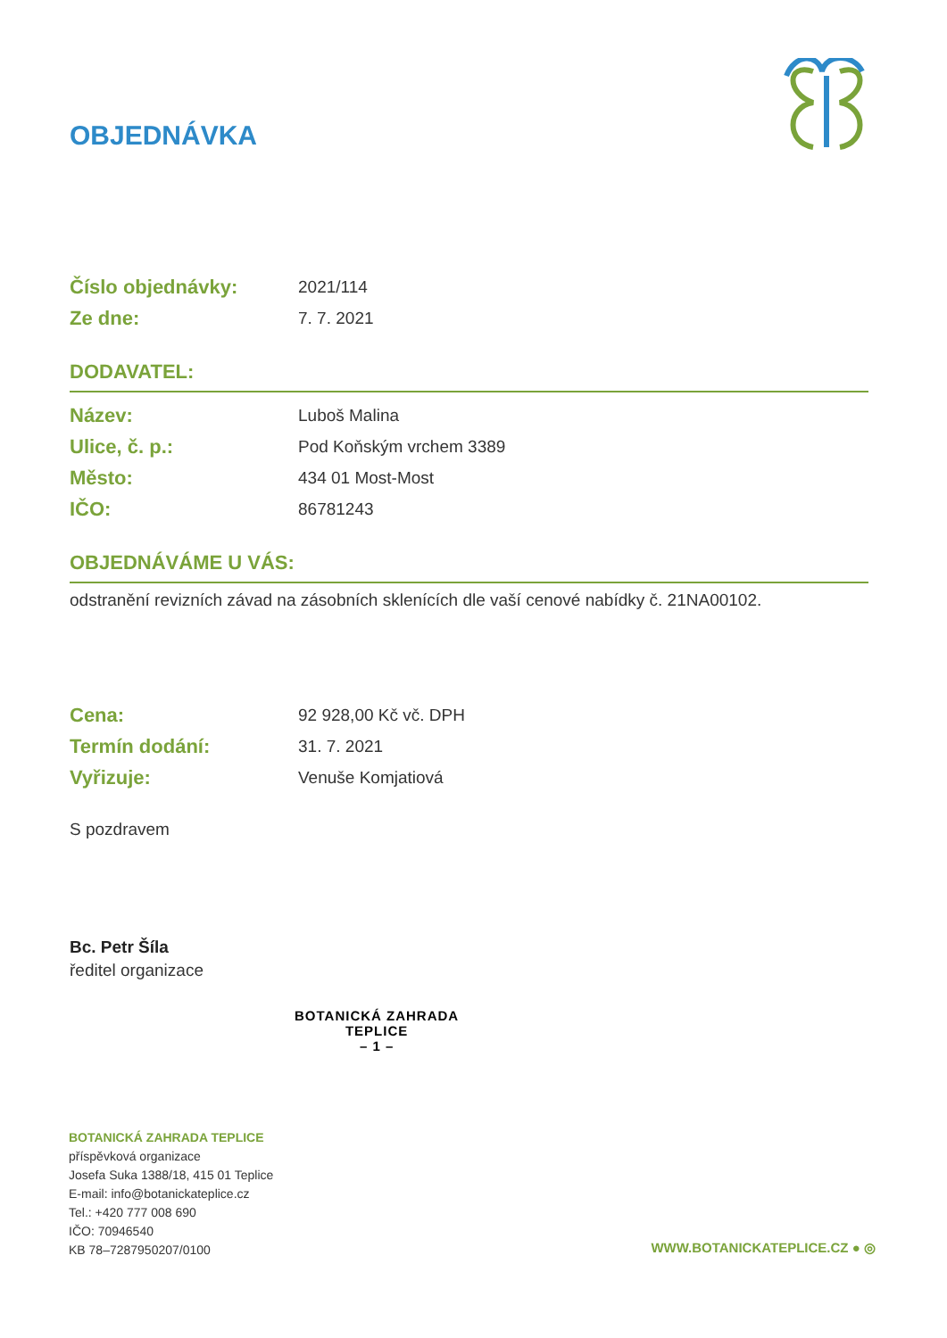OBJEDNÁVKA
Číslo objednávky: 2021/114
Ze dne: 7. 7. 2021
DODAVATEL:
Název: Luboš Malina
Ulice, č. p.: Pod Koňským vrchem 3389
Město: 434 01 Most-Most
IČO: 86781243
OBJEDNÁVÁME U VÁS:
odstranění revizních závad na zásobních sklenících dle vaší cenové nabídky č. 21NA00102.
Cena: 92 928,00 Kč vč. DPH
Termín dodání: 31. 7. 2021
Vyřizuje: Venuše Komjatiová
S pozdravem
Bc. Petr Šíla
ředitel organizace
BOTANICKÁ ZAHRADA
TEPLICE
– 1 –
BOTANICKÁ ZAHRADA TEPLICE
příspěvková organizace
Josefa Suka 1388/18, 415 01 Teplice
E-mail: info@botanickateplice.cz
Tel.: +420 777 008 690
IČO: 70946540
KB 78–7287950207/0100
WWW.BOTANICKATEPLICE.CZ ● ◎